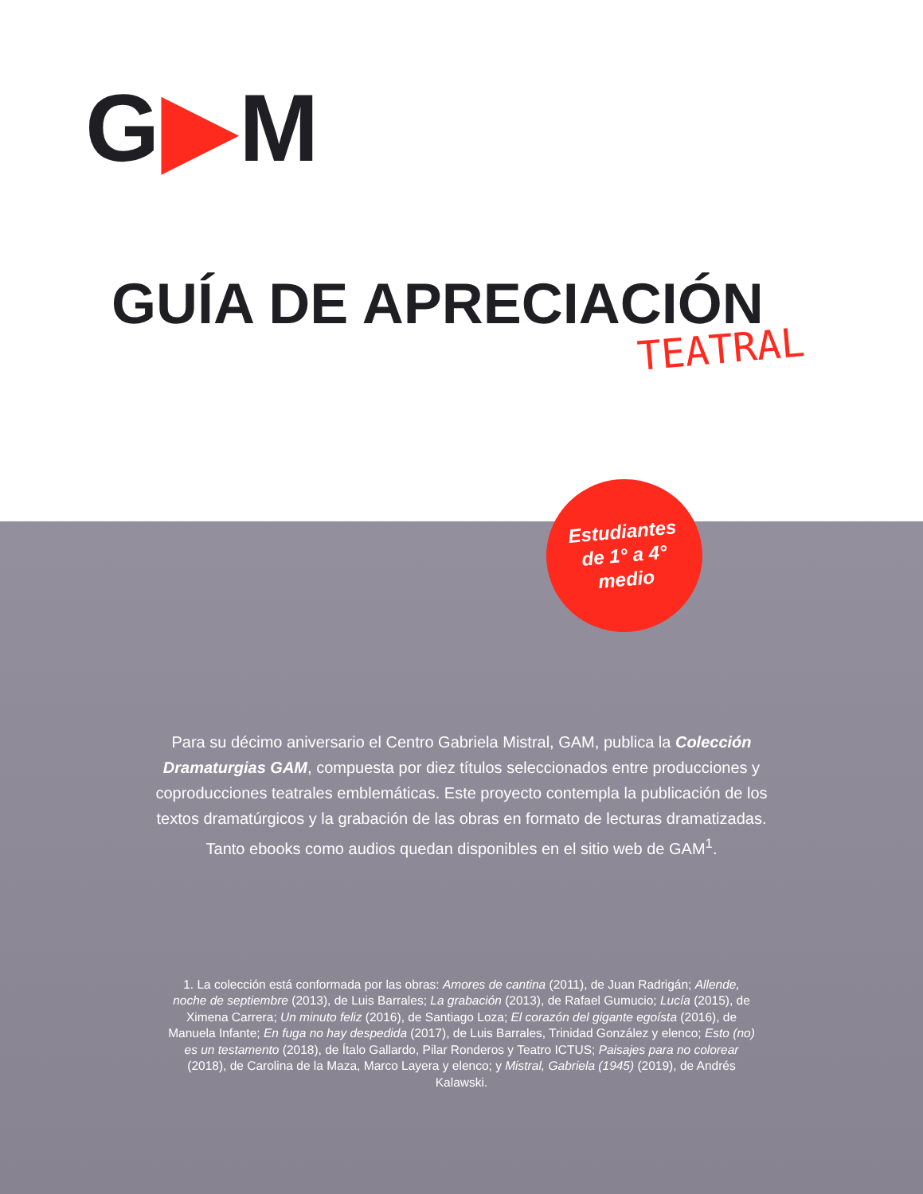G▶M
GUÍA DE APRECIACIÓN
TEATRAL
Estudiantes
de 1° a 4°
medio
Para su décimo aniversario el Centro Gabriela Mistral, GAM, publica la Colección Dramaturgias GAM, compuesta por diez títulos seleccionados entre producciones y coproducciones teatrales emblemáticas. Este proyecto contempla la publicación de los textos dramatúrgicos y la grabación de las obras en formato de lecturas dramatizadas. Tanto ebooks como audios quedan disponibles en el sitio web de GAM<sup>1</sup>.
1. La colección está conformada por las obras: Amores de cantina (2011), de Juan Radrigán; Allende, noche de septiembre (2013), de Luis Barrales; La grabación (2013), de Rafael Gumucio; Lucía (2015), de Ximena Carrera; Un minuto feliz (2016), de Santiago Loza; El corazón del gigante egoísta (2016), de Manuela Infante; En fuga no hay despedida (2017), de Luis Barrales, Trinidad González y elenco; Esto (no) es un testamento (2018), de Ítalo Gallardo, Pilar Ronderos y Teatro ICTUS; Paisajes para no colorear (2018), de Carolina de la Maza, Marco Layera y elenco; y Mistral, Gabriela (1945) (2019), de Andrés Kalawski.